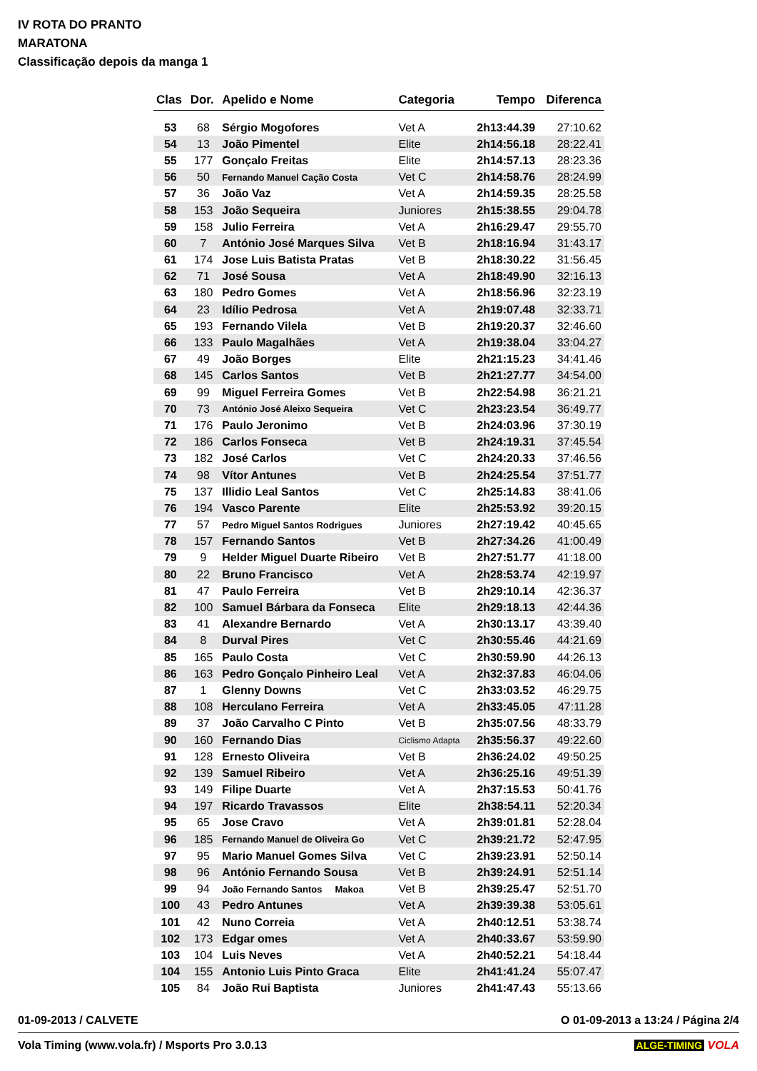IV ROTA DO PRANTO
MARATONA
Classificação depois da manga 1
| Clas | Dor. | Apelido e Nome | Categoria | Tempo | Diferenca |
| --- | --- | --- | --- | --- | --- |
| 53 | 68 | Sérgio Mogofores | Vet A | 2h13:44.39 | 27:10.62 |
| 54 | 13 | João Pimentel | Elite | 2h14:56.18 | 28:22.41 |
| 55 | 177 | Gonçalo Freitas | Elite | 2h14:57.13 | 28:23.36 |
| 56 | 50 | Fernando Manuel Cação Costa | Vet C | 2h14:58.76 | 28:24.99 |
| 57 | 36 | João Vaz | Vet A | 2h14:59.35 | 28:25.58 |
| 58 | 153 | João Sequeira | Juniores | 2h15:38.55 | 29:04.78 |
| 59 | 158 | Julio Ferreira | Vet A | 2h16:29.47 | 29:55.70 |
| 60 | 7 | António José Marques Silva | Vet B | 2h18:16.94 | 31:43.17 |
| 61 | 174 | Jose Luis Batista Pratas | Vet B | 2h18:30.22 | 31:56.45 |
| 62 | 71 | José Sousa | Vet A | 2h18:49.90 | 32:16.13 |
| 63 | 180 | Pedro Gomes | Vet A | 2h18:56.96 | 32:23.19 |
| 64 | 23 | Idílio Pedrosa | Vet A | 2h19:07.48 | 32:33.71 |
| 65 | 193 | Fernando Vilela | Vet B | 2h19:20.37 | 32:46.60 |
| 66 | 133 | Paulo Magalhães | Vet A | 2h19:38.04 | 33:04.27 |
| 67 | 49 | João Borges | Elite | 2h21:15.23 | 34:41.46 |
| 68 | 145 | Carlos Santos | Vet B | 2h21:27.77 | 34:54.00 |
| 69 | 99 | Miguel Ferreira Gomes | Vet B | 2h22:54.98 | 36:21.21 |
| 70 | 73 | António José Aleixo Sequeira | Vet C | 2h23:23.54 | 36:49.77 |
| 71 | 176 | Paulo Jeronimo | Vet B | 2h24:03.96 | 37:30.19 |
| 72 | 186 | Carlos Fonseca | Vet B | 2h24:19.31 | 37:45.54 |
| 73 | 182 | José Carlos | Vet C | 2h24:20.33 | 37:46.56 |
| 74 | 98 | Vítor Antunes | Vet B | 2h24:25.54 | 37:51.77 |
| 75 | 137 | Illidio Leal Santos | Vet C | 2h25:14.83 | 38:41.06 |
| 76 | 194 | Vasco Parente | Elite | 2h25:53.92 | 39:20.15 |
| 77 | 57 | Pedro Miguel Santos Rodrigues | Juniores | 2h27:19.42 | 40:45.65 |
| 78 | 157 | Fernando Santos | Vet B | 2h27:34.26 | 41:00.49 |
| 79 | 9 | Helder Miguel Duarte Ribeiro | Vet B | 2h27:51.77 | 41:18.00 |
| 80 | 22 | Bruno Francisco | Vet A | 2h28:53.74 | 42:19.97 |
| 81 | 47 | Paulo Ferreira | Vet B | 2h29:10.14 | 42:36.37 |
| 82 | 100 | Samuel Bárbara da Fonseca | Elite | 2h29:18.13 | 42:44.36 |
| 83 | 41 | Alexandre Bernardo | Vet A | 2h30:13.17 | 43:39.40 |
| 84 | 8 | Durval Pires | Vet C | 2h30:55.46 | 44:21.69 |
| 85 | 165 | Paulo Costa | Vet C | 2h30:59.90 | 44:26.13 |
| 86 | 163 | Pedro Gonçalo Pinheiro Leal | Vet A | 2h32:37.83 | 46:04.06 |
| 87 | 1 | Glenny Downs | Vet C | 2h33:03.52 | 46:29.75 |
| 88 | 108 | Herculano Ferreira | Vet A | 2h33:45.05 | 47:11.28 |
| 89 | 37 | João Carvalho C Pinto | Vet B | 2h35:07.56 | 48:33.79 |
| 90 | 160 | Fernando Dias | Ciclismo Adapta | 2h35:56.37 | 49:22.60 |
| 91 | 128 | Ernesto Oliveira | Vet B | 2h36:24.02 | 49:50.25 |
| 92 | 139 | Samuel Ribeiro | Vet A | 2h36:25.16 | 49:51.39 |
| 93 | 149 | Filipe Duarte | Vet A | 2h37:15.53 | 50:41.76 |
| 94 | 197 | Ricardo Travassos | Elite | 2h38:54.11 | 52:20.34 |
| 95 | 65 | Jose Cravo | Vet A | 2h39:01.81 | 52:28.04 |
| 96 | 185 | Fernando Manuel de Oliveira Go | Vet C | 2h39:21.72 | 52:47.95 |
| 97 | 95 | Mario Manuel Gomes Silva | Vet C | 2h39:23.91 | 52:50.14 |
| 98 | 96 | António Fernando Sousa | Vet B | 2h39:24.91 | 52:51.14 |
| 99 | 94 | João Fernando Santos Makoa | Vet B | 2h39:25.47 | 52:51.70 |
| 100 | 43 | Pedro Antunes | Vet A | 2h39:39.38 | 53:05.61 |
| 101 | 42 | Nuno Correia | Vet A | 2h40:12.51 | 53:38.74 |
| 102 | 173 | Edgar omes | Vet A | 2h40:33.67 | 53:59.90 |
| 103 | 104 | Luis Neves | Vet A | 2h40:52.21 | 54:18.44 |
| 104 | 155 | Antonio Luis Pinto Graca | Elite | 2h41:41.24 | 55:07.47 |
| 105 | 84 | João Rui Baptista | Juniores | 2h41:47.43 | 55:13.66 |
01-09-2013 / CALVETE O 01-09-2013 a 13:24 / Página 2/4
Vola Timing (www.vola.fr) / Msports Pro 3.0.13 ALGE-TIMING VOLA